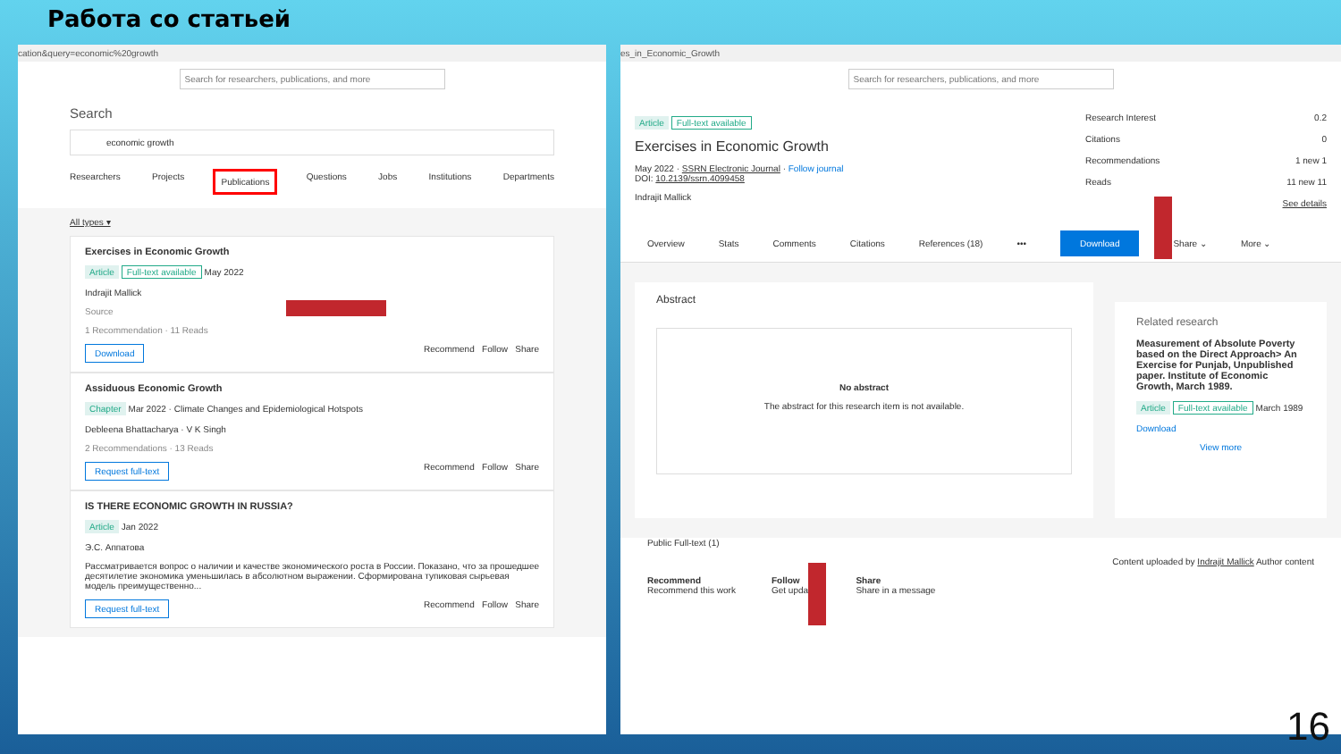Работа со статьей
cation&query=economic%20growth
Search for researchers, publications, and more
Search
economic growth
Researchers Projects Publications Questions Jobs Institutions Departments
All types ▾
Exercises in Economic Growth
Article Full-text available May 2022
Indrajit Mallick
Source
1 Recommendation · 11 Reads
Download Recommend Follow Share
Assiduous Economic Growth
Chapter Mar 2022 · Climate Changes and Epidemiological Hotspots
Debleena Bhattacharya · V K Singh
2 Recommendations · 13 Reads
Request full-text Recommend Follow Share
IS THERE ECONOMIC GROWTH IN RUSSIA?
Article Jan 2022
Э.С. Аппатова
Рассматривается вопрос о наличии и качестве экономического роста в России. Показано, что за прошедшее десятилетие экономика уменьшилась в абсолютном выражении. Сформирована тупиковая сырьевая модель преимущественно...
Request full-text Recommend Follow Share
es_in_Economic_Growth
Search for researchers, publications, and more
Article Full-text available
Exercises in Economic Growth
May 2022 · SSRN Electronic Journal · Follow journal
DOI: 10.2139/ssrn.4099458
Indrajit Mallick
Research Interest 0.2
Citations 0
Recommendations 1 new 1
Reads 11 new 11
See details
Overview Stats Comments Citations References (18) ••• Download Share ⌄ More ⌄
Abstract
No abstract
The abstract for this research item is not available.
Related research
Measurement of Absolute Poverty based on the Direct Approach> An Exercise for Punjab, Unpublished paper. Institute of Economic Growth, March 1989.
Article Full-text available March 1989
Download
View more
Public Full-text (1)
Content uploaded by Indrajit Mallick Author content
Recommend
Recommend this work Follow
Get updates Share
Share in a message
16